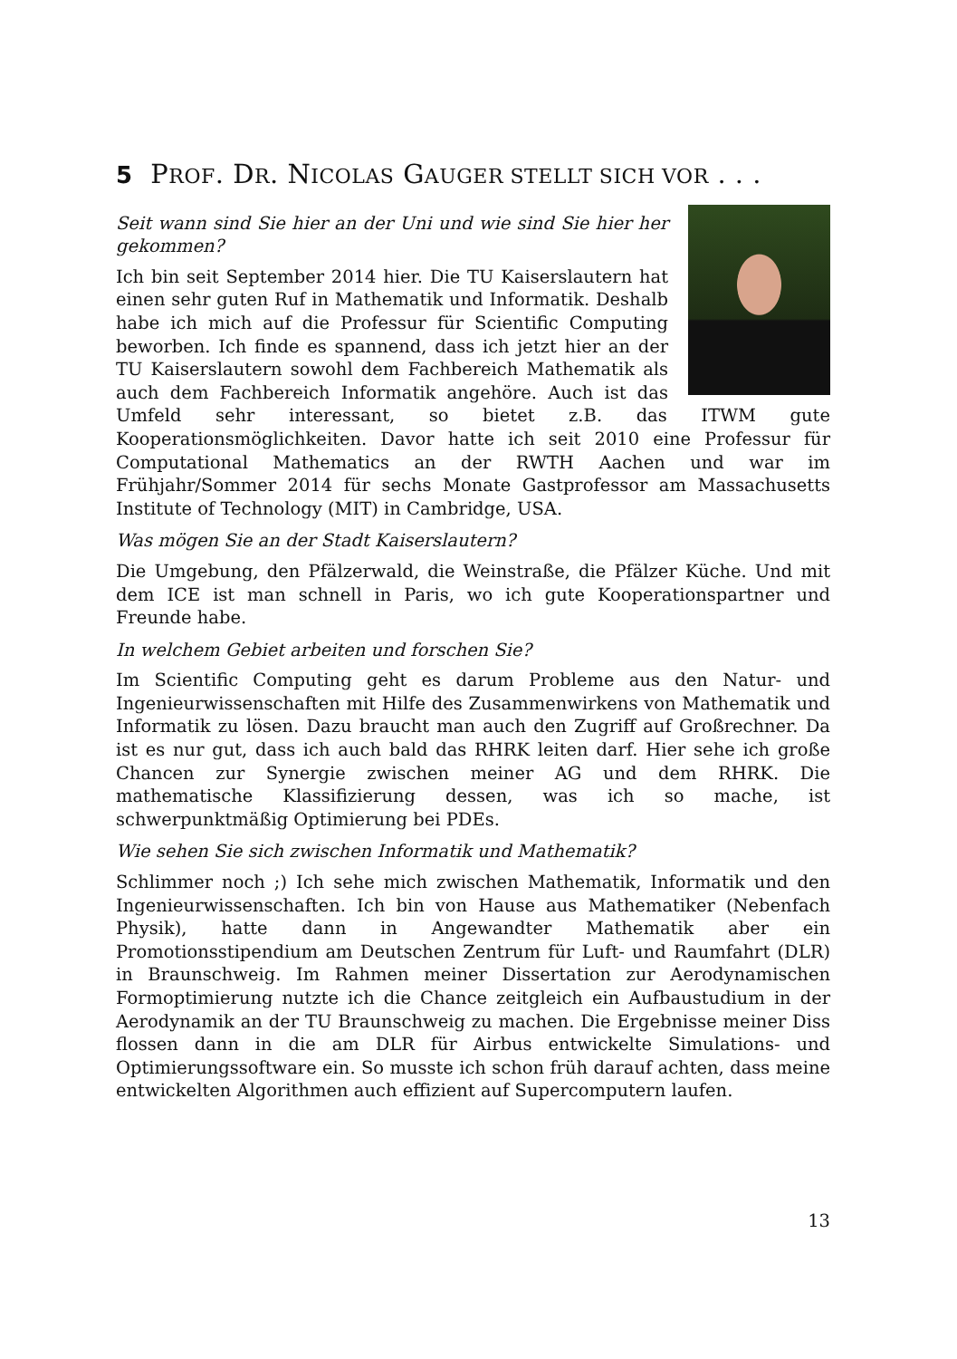5 PROF. DR. NICOLAS GAUGER STELLT SICH VOR . . .
Seit wann sind Sie hier an der Uni und wie sind Sie hier her gekommen?
Ich bin seit September 2014 hier. Die TU Kaiserslautern hat einen sehr guten Ruf in Mathematik und Informatik. Deshalb habe ich mich auf die Professur für Scientific Computing beworben. Ich finde es spannend, dass ich jetzt hier an der TU Kaiserslautern sowohl dem Fachbereich Mathematik als auch dem Fachbereich Informatik angehöre. Auch ist das Umfeld sehr interessant, so bietet z.B. das ITWM gute Kooperationsmöglichkeiten. Davor hatte ich seit 2010 eine Professur für Computational Mathematics an der RWTH Aachen und war im Frühjahr/Sommer 2014 für sechs Monate Gastprofessor am Massachusetts Institute of Technology (MIT) in Cambridge, USA.
Was mögen Sie an der Stadt Kaiserslautern?
Die Umgebung, den Pfälzerwald, die Weinstraße, die Pfälzer Küche. Und mit dem ICE ist man schnell in Paris, wo ich gute Kooperationspartner und Freunde habe.
In welchem Gebiet arbeiten und forschen Sie?
Im Scientific Computing geht es darum Probleme aus den Natur- und Ingenieurwissenschaften mit Hilfe des Zusammenwirkens von Mathematik und Informatik zu lösen. Dazu braucht man auch den Zugriff auf Großrechner. Da ist es nur gut, dass ich auch bald das RHRK leiten darf. Hier sehe ich große Chancen zur Synergie zwischen meiner AG und dem RHRK. Die mathematische Klassifizierung dessen, was ich so mache, ist schwerpunktmäßig Optimierung bei PDEs.
Wie sehen Sie sich zwischen Informatik und Mathematik?
Schlimmer noch ;) Ich sehe mich zwischen Mathematik, Informatik und den Ingenieurwissenschaften. Ich bin von Hause aus Mathematiker (Nebenfach Physik), hatte dann in Angewandter Mathematik aber ein Promotionsstipendium am Deutschen Zentrum für Luft- und Raumfahrt (DLR) in Braunschweig. Im Rahmen meiner Dissertation zur Aerodynamischen Formoptimierung nutzte ich die Chance zeitgleich ein Aufbaustudium in der Aerodynamik an der TU Braunschweig zu machen. Die Ergebnisse meiner Diss flossen dann in die am DLR für Airbus entwickelte Simulations- und Optimierungssoftware ein. So musste ich schon früh darauf achten, dass meine entwickelten Algorithmen auch effizient auf Supercomputern laufen.
13